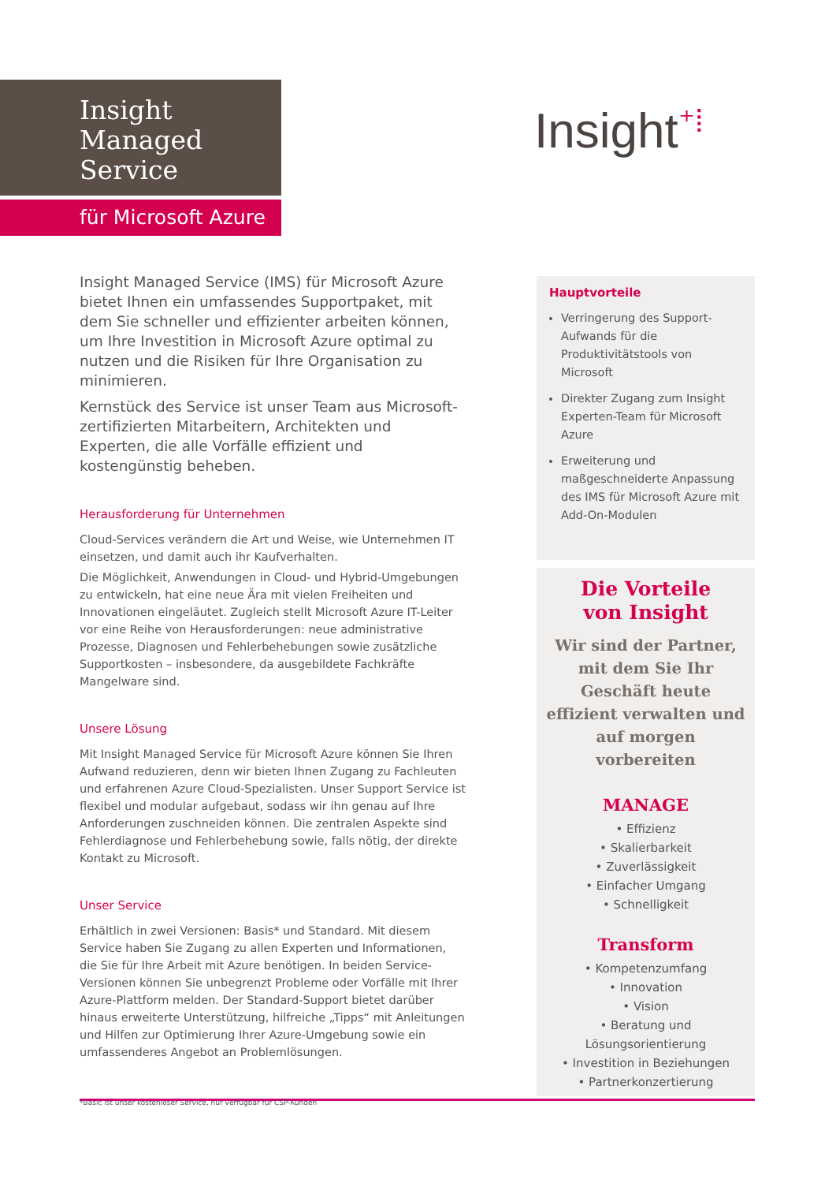Insight
Managed
Service
für Microsoft Azure
Insight⁺⁞
Insight Managed Service (IMS) für Microsoft Azure bietet Ihnen ein umfassendes Supportpaket, mit dem Sie schneller und effizienter arbeiten können, um Ihre Investition in Microsoft Azure optimal zu nutzen und die Risiken für Ihre Organisation zu minimieren.
Kernstück des Service ist unser Team aus Microsoft-zertifizierten Mitarbeitern, Architekten und Experten, die alle Vorfälle effizient und kostengünstig beheben.
Herausforderung für Unternehmen
Cloud-Services verändern die Art und Weise, wie Unternehmen IT einsetzen, und damit auch ihr Kaufverhalten.
Die Möglichkeit, Anwendungen in Cloud- und Hybrid-Umgebungen zu entwickeln, hat eine neue Ära mit vielen Freiheiten und Innovationen eingeläutet. Zugleich stellt Microsoft Azure IT-Leiter vor eine Reihe von Herausforderungen: neue administrative Prozesse, Diagnosen und Fehlerbehebungen sowie zusätzliche Supportkosten – insbesondere, da ausgebildete Fachkräfte Mangelware sind.
Unsere Lösung
Mit Insight Managed Service für Microsoft Azure können Sie Ihren Aufwand reduzieren, denn wir bieten Ihnen Zugang zu Fachleuten und erfahrenen Azure Cloud-Spezialisten. Unser Support Service ist flexibel und modular aufgebaut, sodass wir ihn genau auf Ihre Anforderungen zuschneiden können. Die zentralen Aspekte sind Fehlerdiagnose und Fehlerbehebung sowie, falls nötig, der direkte Kontakt zu Microsoft.
Unser Service
Erhältlich in zwei Versionen: Basis* und Standard. Mit diesem Service haben Sie Zugang zu allen Experten und Informationen, die Sie für Ihre Arbeit mit Azure benötigen. In beiden Service-Versionen können Sie unbegrenzt Probleme oder Vorfälle mit Ihrer Azure-Plattform melden. Der Standard-Support bietet darüber hinaus erweiterte Unterstützung, hilfreiche „Tipps“ mit Anleitungen und Hilfen zur Optimierung Ihrer Azure-Umgebung sowie ein umfassenderes Angebot an Problemlösungen.
Hauptvorteile
Verringerung des Support-Aufwands für die Produktivitätstools von Microsoft
Direkter Zugang zum Insight Experten-Team für Microsoft Azure
Erweiterung und maßgeschneiderte Anpassung des IMS für Microsoft Azure mit Add-On-Modulen
Die Vorteile
von Insight
Wir sind der Partner, mit dem Sie Ihr Geschäft heute effizient verwalten und auf morgen vorbereiten
MANAGE
• Effizienz
• Skalierbarkeit
• Zuverlässigkeit
• Einfacher Umgang
• Schnelligkeit
Transform
• Kompetenzumfang
• Innovation
• Vision
• Beratung und Lösungsorientierung
• Investition in Beziehungen
• Partnerkonzertierung
*Basic ist unser kostenloser Service, nur verfügbar für CSP-Kunden